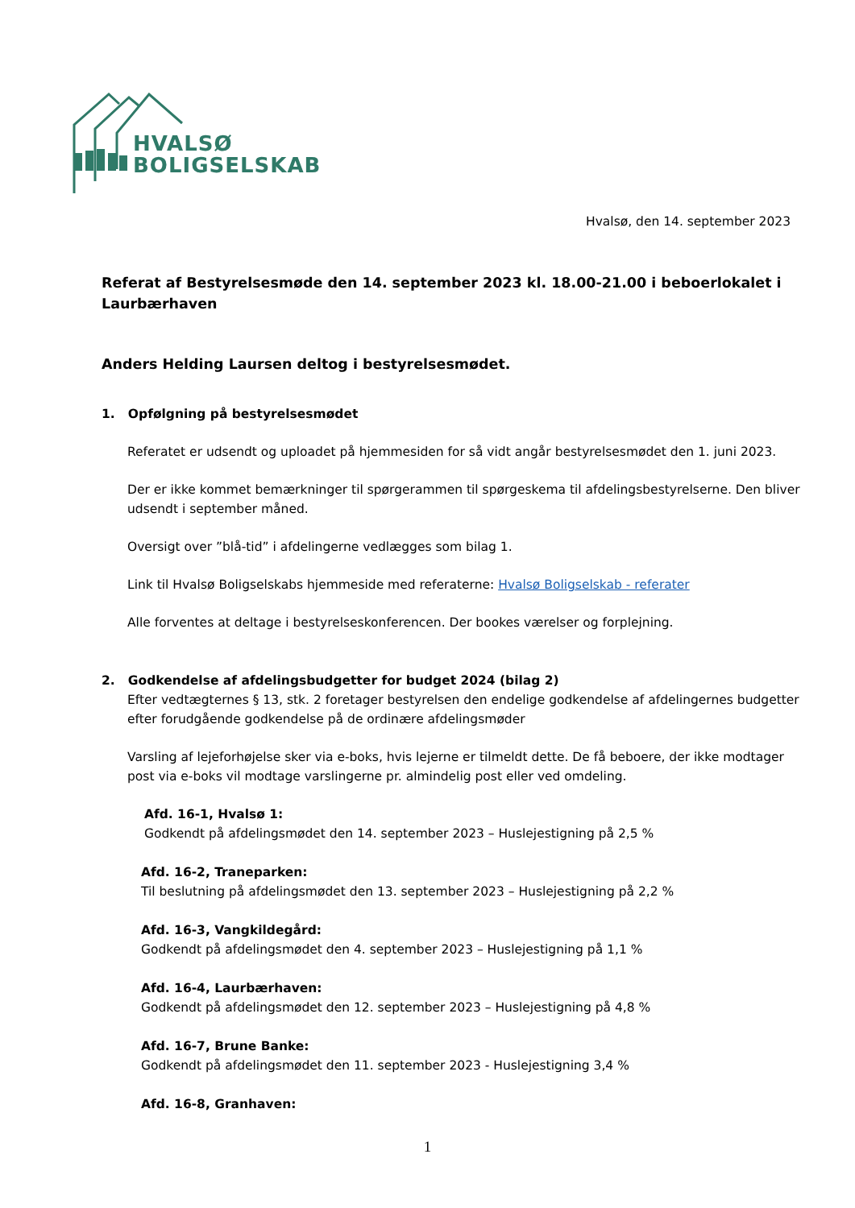HVALSØ
BOLIGSELSKAB
Hvalsø, den 14. september 2023
Referat af Bestyrelsesmøde den 14. september 2023 kl. 18.00-21.00 i beboerlokalet i Laurbærhaven
Anders Helding Laursen deltog i bestyrelsesmødet.
1. Opfølgning på bestyrelsesmødet
Referatet er udsendt og uploadet på hjemmesiden for så vidt angår bestyrelsesmødet den 1. juni 2023.
Der er ikke kommet bemærkninger til spørgerammen til spørgeskema til afdelingsbestyrelserne. Den bliver udsendt i september måned.
Oversigt over ”blå-tid” i afdelingerne vedlægges som bilag 1.
Link til Hvalsø Boligselskabs hjemmeside med referaterne: Hvalsø Boligselskab - referater
Alle forventes at deltage i bestyrelseskonferencen. Der bookes værelser og forplejning.
2. Godkendelse af afdelingsbudgetter for budget 2024 (bilag 2)
Efter vedtægternes § 13, stk. 2 foretager bestyrelsen den endelige godkendelse af afdelingernes budgetter efter forudgående godkendelse på de ordinære afdelingsmøder
Varsling af lejeforhøjelse sker via e-boks, hvis lejerne er tilmeldt dette. De få beboere, der ikke modtager post via e-boks vil modtage varslingerne pr. almindelig post eller ved omdeling.
Afd. 16-1, Hvalsø 1:
Godkendt på afdelingsmødet den 14. september 2023 – Huslejestigning på 2,5 %
Afd. 16-2, Traneparken:
Til beslutning på afdelingsmødet den 13. september 2023 – Huslejestigning på 2,2 %
Afd. 16-3, Vangkildegård:
Godkendt på afdelingsmødet den 4. september 2023 – Huslejestigning på 1,1 %
Afd. 16-4, Laurbærhaven:
Godkendt på afdelingsmødet den 12. september 2023 – Huslejestigning på 4,8 %
Afd. 16-7, Brune Banke:
Godkendt på afdelingsmødet den 11. september 2023 - Huslejestigning 3,4 %
Afd. 16-8, Granhaven:
1